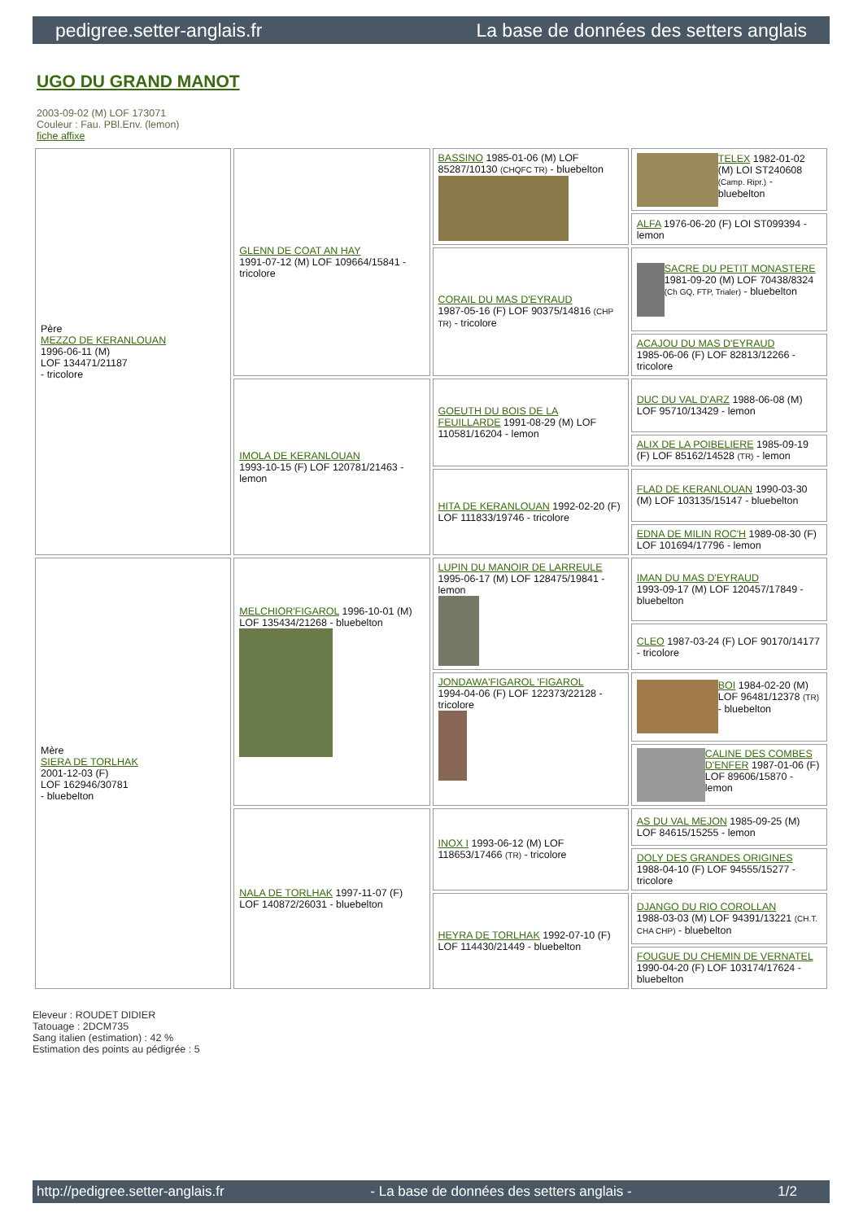pedigree.setter-anglais.fr La base de données des setters anglais
UGO DU GRAND MANOT
2003-09-02 (M) LOF 173071
Couleur : Fau. PBl.Env. (lemon)
fiche affixe
| Père MEZZO DE KERANLOUAN 1996-06-11 (M) LOF 134471/21187 - tricolore | GLENN DE COAT AN HAY 1991-07-12 (M) LOF 109664/15841 - tricolore | BASSINO 1985-01-06 (M) LOF 85287/10130 (CHQFC TR) - bluebelton | TELEX 1982-01-02 (M) LOI ST240608 (Camp. Ripr.) - bluebelton |
| | | | ALFA 1976-06-20 (F) LOI ST099394 - lemon |
| | | CORAIL DU MAS D'EYRAUD 1987-05-16 (F) LOF 90375/14816 (CHP TR) - tricolore | SACRE DU PETIT MONASTERE 1981-09-20 (M) LOF 70438/8324 (Ch GQ, FTP, Trialer) - bluebelton |
| | | | ACAJOU DU MAS D'EYRAUD 1985-06-06 (F) LOF 82813/12266 - tricolore |
| | IMOLA DE KERANLOUAN 1993-10-15 (F) LOF 120781/21463 - lemon | GOEUTH DU BOIS DE LA FEUILLARDE 1991-08-29 (M) LOF 110581/16204 - lemon | DUC DU VAL D'ARZ 1988-06-08 (M) LOF 95710/13429 - lemon |
| | | | ALIX DE LA POIBELIERE 1985-09-19 (F) LOF 85162/14528 (TR) - lemon |
| | | HITA DE KERANLOUAN 1992-02-20 (F) LOF 111833/19746 - tricolore | FLAD DE KERANLOUAN 1990-03-30 (M) LOF 103135/15147 - bluebelton |
| | | | EDNA DE MILIN ROC'H 1989-08-30 (F) LOF 101694/17796 - lemon |
| Mère SIERA DE TORLHAK 2001-12-03 (F) LOF 162946/30781 - bluebelton | MELCHIOR'FIGAROL 1996-10-01 (M) LOF 135434/21268 - bluebelton | LUPIN DU MANOIR DE LARREULE 1995-06-17 (M) LOF 128475/19841 - lemon | IMAN DU MAS D'EYRAUD 1993-09-17 (M) LOF 120457/17849 - bluebelton |
| | | | CLEO 1987-03-24 (F) LOF 90170/14177 - tricolore |
| | | JONDAWA'FIGAROL 'FIGAROL 1994-04-06 (F) LOF 122373/22128 - tricolore | BOI 1984-02-20 (M) LOF 96481/12378 (TR) - bluebelton |
| | | | CALINE DES COMBES D'ENFER 1987-01-06 (F) LOF 89606/15870 - lemon |
| | NALA DE TORLHAK 1997-11-07 (F) LOF 140872/26031 - bluebelton | INOX I 1993-06-12 (M) LOF 118653/17466 (TR) - tricolore | AS DU VAL MEJON 1985-09-25 (M) LOF 84615/15255 - lemon |
| | | | DOLY DES GRANDES ORIGINES 1988-04-10 (F) LOF 94555/15277 - tricolore |
| | | HEYRA DE TORLHAK 1992-07-10 (F) LOF 114430/21449 - bluebelton | DJANGO DU RIO COROLLAN 1988-03-03 (M) LOF 94391/13221 (CH.T. CHA CHP) - bluebelton |
| | | | FOUGUE DU CHEMIN DE VERNATEL 1990-04-20 (F) LOF 103174/17624 - bluebelton |
Eleveur : ROUDET DIDIER
Tatouage : 2DCM735
Sang italien (estimation) : 42 %
Estimation des points au pédigrée : 5
http://pedigree.setter-anglais.fr - La base de données des setters anglais - 1/2